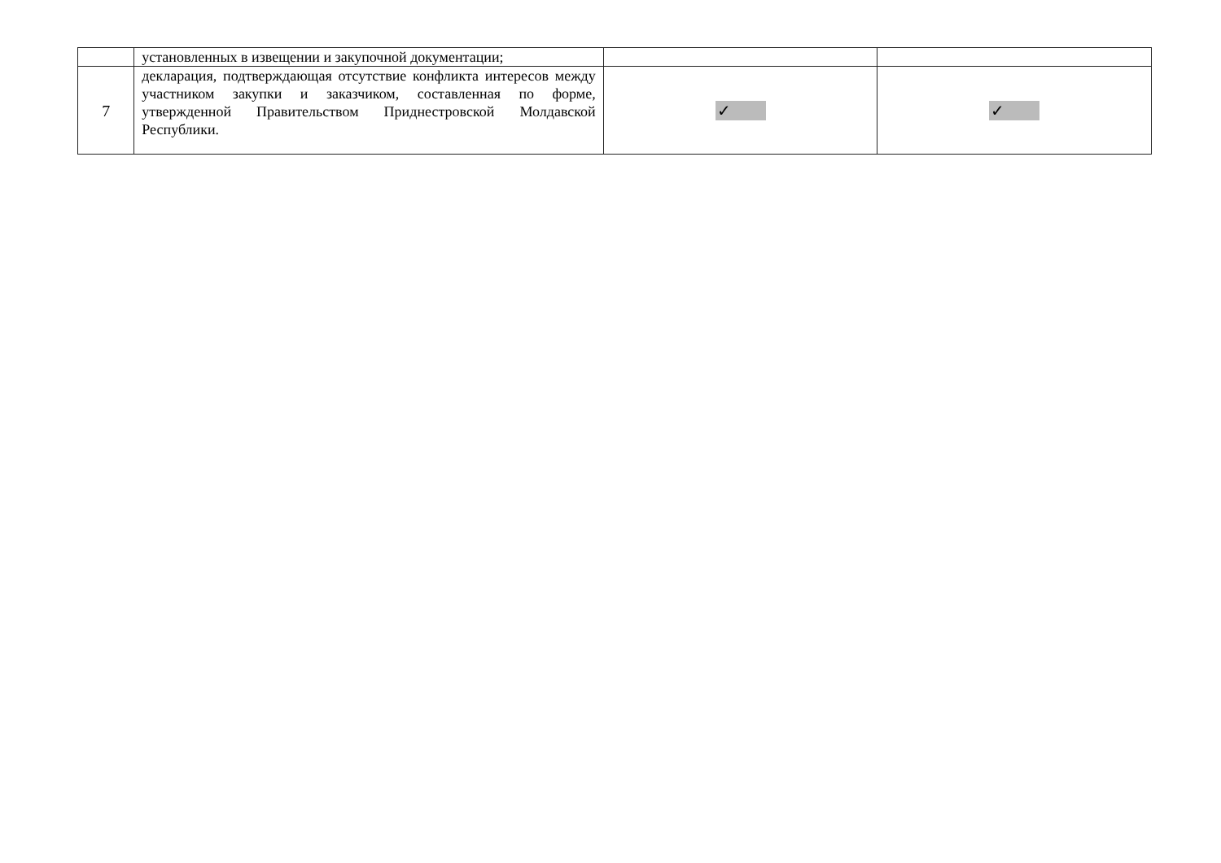| | установленных в извещении и закупочной документации; | | |
| 7 | декларация, подтверждающая отсутствие конфликта интересов между участником закупки и заказчиком, составленная по форме, утвержденной Правительством Приднестровской Молдавской Республики. | ✓ | ✓ |